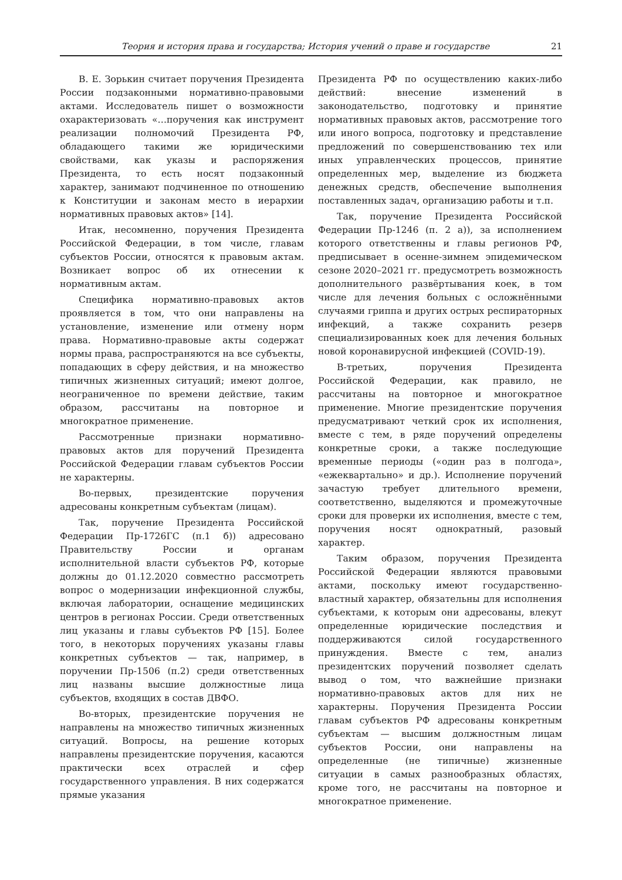Теория и история права и государства; История учений о праве и государстве 21
В. Е. Зорькин считает поручения Президента России подзаконными нормативно-правовыми актами. Исследователь пишет о возможности охарактеризовать «…поручения как инструмент реализации полномочий Президента РФ, обладающего такими же юридическими свойствами, как указы и распоряжения Президента, то есть носят подзаконный характер, занимают подчиненное по отношению к Конституции и законам место в иерархии нормативных правовых актов» [14].
Итак, несомненно, поручения Президента Российской Федерации, в том числе, главам субъектов России, относятся к правовым актам. Возникает вопрос об их отнесении к нормативным актам.
Специфика нормативно-правовых актов проявляется в том, что они направлены на установление, изменение или отмену норм права. Нормативно-правовые акты содержат нормы права, распространяются на все субъекты, попадающих в сферу действия, и на множество типичных жизненных ситуаций; имеют долгое, неограниченное по времени действие, таким образом, рассчитаны на повторное и многократное применение.
Рассмотренные признаки нормативно-правовых актов для поручений Президента Российской Федерации главам субъектов России не характерны.
Во-первых, президентские поручения адресованы конкретным субъектам (лицам).
Так, поручение Президента Российской Федерации Пр-1726ГС (п.1 б)) адресовано Правительству России и органам исполнительной власти субъектов РФ, которые должны до 01.12.2020 совместно рассмотреть вопрос о модернизации инфекционной службы, включая лаборатории, оснащение медицинских центров в регионах России. Среди ответственных лиц указаны и главы субъектов РФ [15]. Более того, в некоторых поручениях указаны главы конкретных субъектов — так, например, в поручении Пр-1506 (п.2) среди ответственных лиц названы высшие должностные лица субъектов, входящих в состав ДВФО.
Во-вторых, президентские поручения не направлены на множество типичных жизненных ситуаций. Вопросы, на решение которых направлены президентские поручения, касаются практически всех отраслей и сфер государственного управления. В них содержатся прямые указания
Президента РФ по осуществлению каких-либо действий: внесение изменений в законодательство, подготовку и принятие нормативных правовых актов, рассмотрение того или иного вопроса, подготовку и представление предложений по совершенствованию тех или иных управленческих процессов, принятие определенных мер, выделение из бюджета денежных средств, обеспечение выполнения поставленных задач, организацию работы и т.п.
Так, поручение Президента Российской Федерации Пр-1246 (п. 2 а)), за исполнением которого ответственны и главы регионов РФ, предписывает в осенне-зимнем эпидемическом сезоне 2020–2021 гг. предусмотреть возможность дополнительного развёртывания коек, в том числе для лечения больных с осложнёнными случаями гриппа и других острых респираторных инфекций, а также сохранить резерв специализированных коек для лечения больных новой коронавирусной инфекцией (COVID-19).
В-третьих, поручения Президента Российской Федерации, как правило, не рассчитаны на повторное и многократное применение. Многие президентские поручения предусматривают четкий срок их исполнения, вместе с тем, в ряде поручений определены конкретные сроки, а также последующие временные периоды («один раз в полгода», «ежеквартально» и др.). Исполнение поручений зачастую требует длительного времени, соответственно, выделяются и промежуточные сроки для проверки их исполнения, вместе с тем, поручения носят однократный, разовый характер.
Таким образом, поручения Президента Российской Федерации являются правовыми актами, поскольку имеют государственно-властный характер, обязательны для исполнения субъектами, к которым они адресованы, влекут определенные юридические последствия и поддерживаются силой государственного принуждения. Вместе с тем, анализ президентских поручений позволяет сделать вывод о том, что важнейшие признаки нормативно-правовых актов для них не характерны. Поручения Президента России главам субъектов РФ адресованы конкретным субъектам — высшим должностным лицам субъектов России, они направлены на определенные (не типичные) жизненные ситуации в самых разнообразных областях, кроме того, не рассчитаны на повторное и многократное применение.